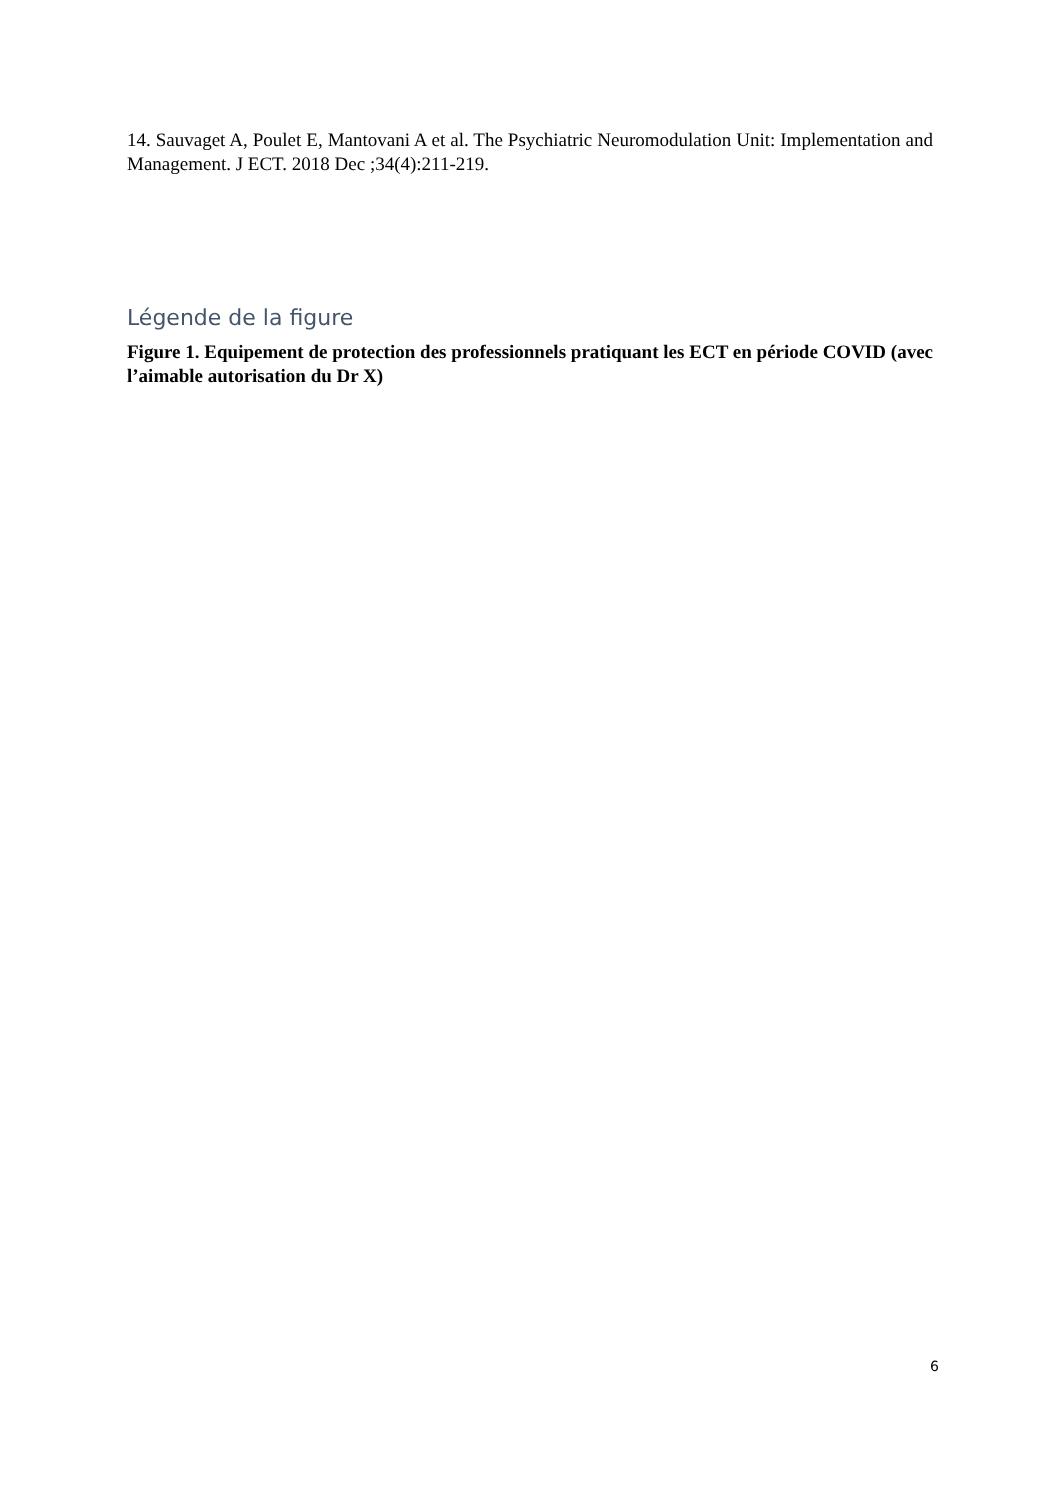14. Sauvaget A, Poulet E, Mantovani A et al. The Psychiatric Neuromodulation Unit: Implementation and Management. J ECT. 2018 Dec ;34(4):211-219.
Légende de la figure
Figure 1. Equipement de protection des professionnels pratiquant les ECT en période COVID (avec l’aimable autorisation du Dr X)
6